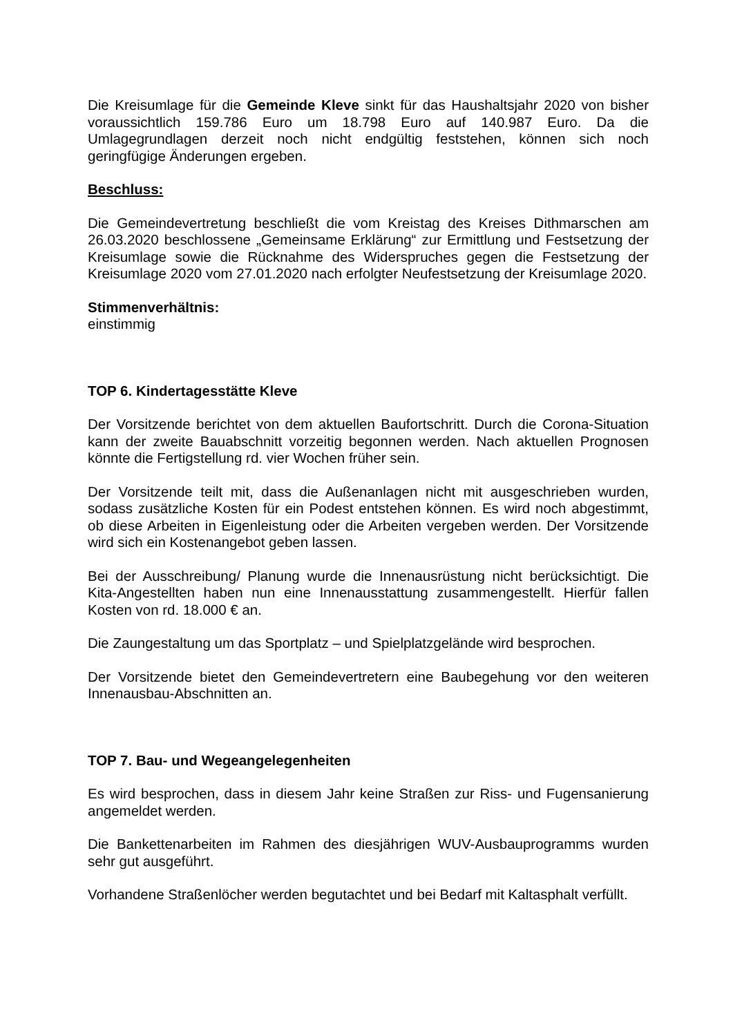Die Kreisumlage für die Gemeinde Kleve sinkt für das Haushaltsjahr 2020 von bisher voraussichtlich 159.786 Euro um 18.798 Euro auf 140.987 Euro. Da die Umlagegrundlagen derzeit noch nicht endgültig feststehen, können sich noch geringfügige Änderungen ergeben.
Beschluss:
Die Gemeindevertretung beschließt die vom Kreistag des Kreises Dithmarschen am 26.03.2020 beschlossene „Gemeinsame Erklärung“ zur Ermittlung und Festsetzung der Kreisumlage sowie die Rücknahme des Widerspruches gegen die Festsetzung der Kreisumlage 2020 vom 27.01.2020 nach erfolgter Neufestsetzung der Kreisumlage 2020.
Stimmenverhältnis:
einstimmig
TOP 6. Kindertagesstätte Kleve
Der Vorsitzende berichtet von dem aktuellen Baufortschritt. Durch die Corona-Situation kann der zweite Bauabschnitt vorzeitig begonnen werden. Nach aktuellen Prognosen könnte die Fertigstellung rd. vier Wochen früher sein.
Der Vorsitzende teilt mit, dass die Außenanlagen nicht mit ausgeschrieben wurden, sodass zusätzliche Kosten für ein Podest entstehen können. Es wird noch abgestimmt, ob diese Arbeiten in Eigenleistung oder die Arbeiten vergeben werden. Der Vorsitzende wird sich ein Kostenangebot geben lassen.
Bei der Ausschreibung/ Planung wurde die Innenausrüstung nicht berücksichtigt. Die Kita-Angestellten haben nun eine Innenausstattung zusammengestellt. Hierfür fallen Kosten von rd. 18.000 € an.
Die Zaungestaltung um das Sportplatz – und Spielplatzgelände wird besprochen.
Der Vorsitzende bietet den Gemeindevertretern eine Baubegehung vor den weiteren Innenausbau-Abschnitten an.
TOP 7. Bau- und Wegeangelegenheiten
Es wird besprochen, dass in diesem Jahr keine Straßen zur Riss- und Fugensanierung angemeldet werden.
Die Bankettenarbeiten im Rahmen des diesjährigen WUV-Ausbauprogramms wurden sehr gut ausgeführt.
Vorhandene Straßenlöcher werden begutachtet und bei Bedarf mit Kaltasphalt verfüllt.